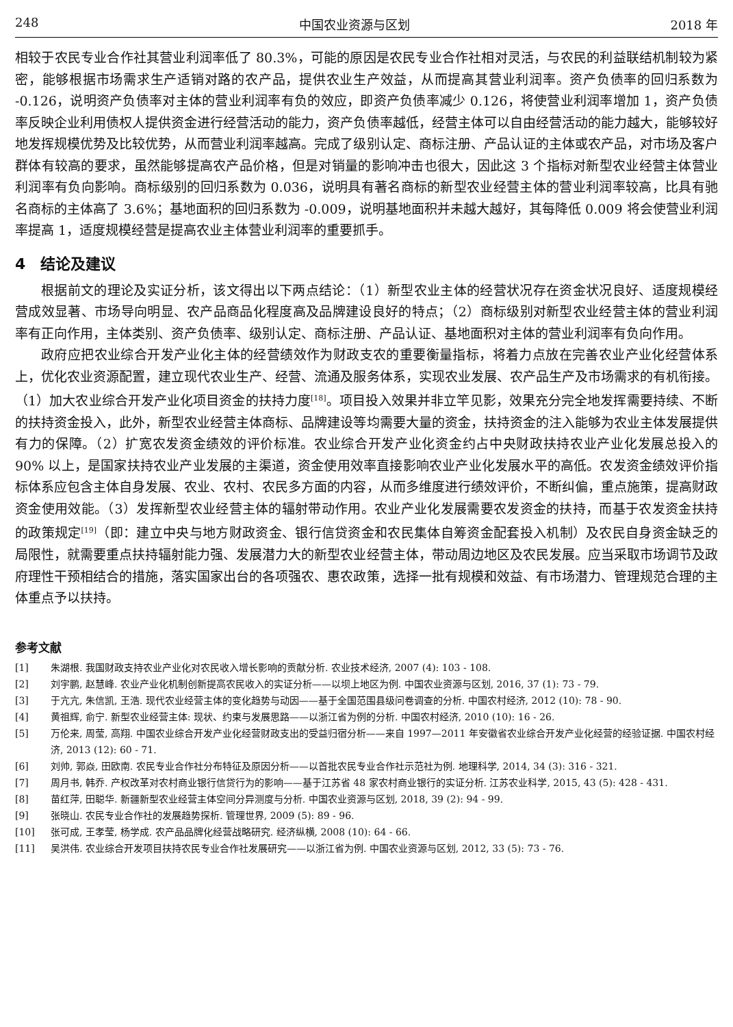248 中国农业资源与区划 2018 年
相较于农民专业合作社其营业利润率低了 80.3%，可能的原因是农民专业合作社相对灵活，与农民的利益联结机制较为紧密，能够根据市场需求生产适销对路的农产品，提供农业生产效益，从而提高其营业利润率。资产负债率的回归系数为 -0.126，说明资产负债率对主体的营业利润率有负的效应，即资产负债率减少 0.126，将使营业利润率增加 1，资产负债率反映企业利用债权人提供资金进行经营活动的能力，资产负债率越低，经营主体可以自由经营活动的能力越大，能够较好地发挥规模优势及比较优势，从而营业利润率越高。完成了级别认定、商标注册、产品认证的主体或农产品，对市场及客户群体有较高的要求，虽然能够提高农产品价格，但是对销量的影响冲击也很大，因此这 3 个指标对新型农业经营主体营业利润率有负向影响。商标级别的回归系数为 0.036，说明具有著名商标的新型农业经营主体的营业利润率较高，比具有驰名商标的主体高了 3.6%；基地面积的回归系数为 -0.009，说明基地面积并未越大越好，其每降低 0.009 将会使营业利润率提高 1，适度规模经营是提高农业主体营业利润率的重要抓手。
4　结论及建议
根据前文的理论及实证分析，该文得出以下两点结论：（1）新型农业主体的经营状况存在资金状况良好、适度规模经营成效显著、市场导向明显、农产品商品化程度高及品牌建设良好的特点；（2）商标级别对新型农业经营主体的营业利润率有正向作用，主体类别、资产负债率、级别认定、商标注册、产品认证、基地面积对主体的营业利润率有负向作用。
政府应把农业综合开发产业化主体的经营绩效作为财政支农的重要衡量指标，将着力点放在完善农业产业化经营体系上，优化农业资源配置，建立现代农业生产、经营、流通及服务体系，实现农业发展、农产品生产及市场需求的有机衔接。（1）加大农业综合开发产业化项目资金的扶持力度<sup>[18]</sup>。项目投入效果并非立竿见影，效果充分完全地发挥需要持续、不断的扶持资金投入，此外，新型农业经营主体商标、品牌建设等均需要大量的资金，扶持资金的注入能够为农业主体发展提供有力的保障。（2）扩宽农发资金绩效的评价标准。农业综合开发产业化资金约占中央财政扶持农业产业化发展总投入的 90% 以上，是国家扶持农业产业发展的主渠道，资金使用效率直接影响农业产业化发展水平的高低。农发资金绩效评价指标体系应包含主体自身发展、农业、农村、农民多方面的内容，从而多维度进行绩效评价，不断纠偏，重点施策，提高财政资金使用效能。（3）发挥新型农业经营主体的辐射带动作用。农业产业化发展需要农发资金的扶持，而基于农发资金扶持的政策规定<sup>[19]</sup>（即：建立中央与地方财政资金、银行信贷资金和农民集体自筹资金配套投入机制）及农民自身资金缺乏的局限性，就需要重点扶持辐射能力强、发展潜力大的新型农业经营主体，带动周边地区及农民发展。应当采取市场调节及政府理性干预相结合的措施，落实国家出台的各项强农、惠农政策，选择一批有规模和效益、有市场潜力、管理规范合理的主体重点予以扶持。
参考文献
[1] 朱湖根. 我国财政支持农业产业化对农民收入增长影响的贡献分析. 农业技术经济, 2007 (4): 103 - 108.
[2] 刘宇鹏, 赵慧峰. 农业产业化机制创新提高农民收入的实证分析——以坝上地区为例. 中国农业资源与区划, 2016, 37 (1): 73 - 79.
[3] 于亢亢, 朱信凯, 王浩. 现代农业经营主体的变化趋势与动因——基于全国范围县级问卷调查的分析. 中国农村经济, 2012 (10): 78 - 90.
[4] 黄祖辉, 俞宁. 新型农业经营主体: 现状、约束与发展思路——以浙江省为例的分析. 中国农村经济, 2010 (10): 16 - 26.
[5] 万伦来, 周莹, 高翔. 中国农业综合开发产业化经营财政支出的受益归宿分析——来自 1997—2011 年安徽省农业综合开发产业化经营的经验证据. 中国农村经济, 2013 (12): 60 - 71.
[6] 刘帅, 郭焱, 田欧南. 农民专业合作社分布特征及原因分析——以首批农民专业合作社示范社为例. 地理科学, 2014, 34 (3): 316 - 321.
[7] 周月书, 韩乔. 产权改革对农村商业银行信贷行为的影响——基于江苏省 48 家农村商业银行的实证分析. 江苏农业科学, 2015, 43 (5): 428 - 431.
[8] 苗红萍, 田聪华. 新疆新型农业经营主体空间分异测度与分析. 中国农业资源与区划, 2018, 39 (2): 94 - 99.
[9] 张晓山. 农民专业合作社的发展趋势探析. 管理世界, 2009 (5): 89 - 96.
[10] 张可成, 王孝莹, 杨学成. 农产品品牌化经营战略研究. 经济纵横, 2008 (10): 64 - 66.
[11] 吴洪伟. 农业综合开发项目扶持农民专业合作社发展研究——以浙江省为例. 中国农业资源与区划, 2012, 33 (5): 73 - 76.